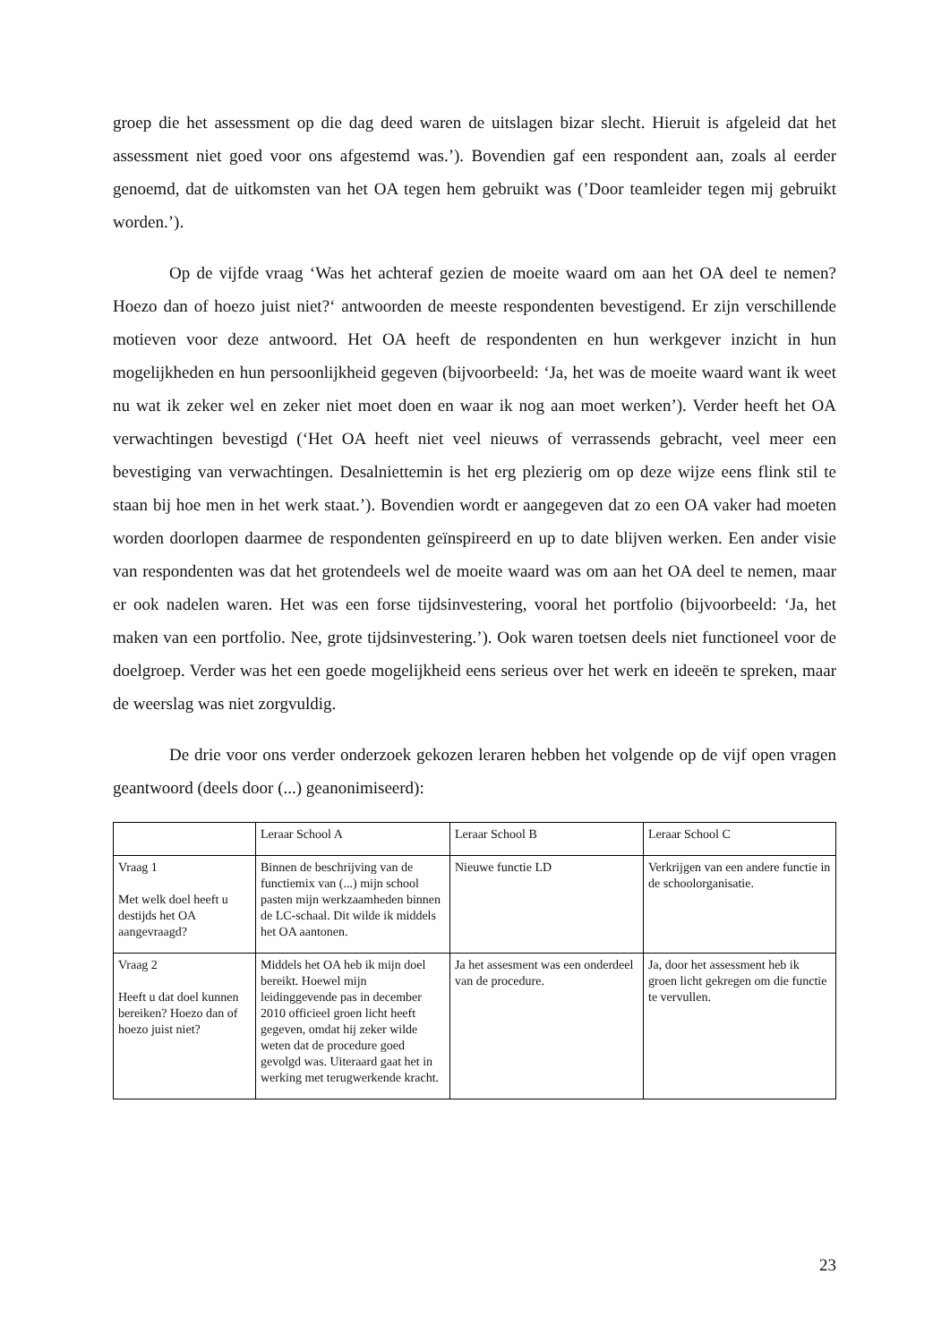groep die het assessment op die dag deed waren de uitslagen bizar slecht. Hieruit is afgeleid dat het assessment niet goed voor ons afgestemd was.’). Bovendien gaf een respondent aan, zoals al eerder genoemd, dat de uitkomsten van het OA tegen hem gebruikt was (’Door teamleider tegen mij gebruikt worden.’).
Op de vijfde vraag ‘Was het achteraf gezien de moeite waard om aan het OA deel te nemen? Hoezo dan of hoezo juist niet?‘ antwoorden de meeste respondenten bevestigend. Er zijn verschillende motieven voor deze antwoord. Het OA heeft de respondenten en hun werkgever inzicht in hun mogelijkheden en hun persoonlijkheid gegeven (bijvoorbeeld: ‘Ja, het was de moeite waard want ik weet nu wat ik zeker wel en zeker niet moet doen en waar ik nog aan moet werken’). Verder heeft het OA verwachtingen bevestigd (‘Het OA heeft niet veel nieuws of verrassends gebracht, veel meer een bevestiging van verwachtingen. Desalniettemin is het erg plezierig om op deze wijze eens flink stil te staan bij hoe men in het werk staat.’). Bovendien wordt er aangegeven dat zo een OA vaker had moeten worden doorlopen daarmee de respondenten geïnspireerd en up to date blijven werken. Een ander visie van respondenten was dat het grotendeels wel de moeite waard was om aan het OA deel te nemen, maar er ook nadelen waren. Het was een forse tijdsinvestering, vooral het portfolio (bijvoorbeeld: ‘Ja, het maken van een portfolio. Nee, grote tijdsinvestering.’). Ook waren toetsen deels niet functioneel voor de doelgroep. Verder was het een goede mogelijkheid eens serieus over het werk en ideeën te spreken, maar de weerslag was niet zorgvuldig.
De drie voor ons verder onderzoek gekozen leraren hebben het volgende op de vijf open vragen geantwoord (deels door (...) geanonimiseerd):
| | Leraar School A | Leraar School B | Leraar School C |
| Vraag 1 Met welk doel heeft u destijds het OA aangevraagd? | Binnen de beschrijving van de functiemix van (...) mijn school pasten mijn werkzaamheden binnen de LC-schaal. Dit wilde ik middels het OA aantonen. | Nieuwe functie LD | Verkrijgen van een andere functie in de schoolorganisatie. |
| Vraag 2 Heeft u dat doel kunnen bereiken? Hoezo dan of hoezo juist niet? | Middels het OA heb ik mijn doel bereikt. Hoewel mijn leidinggevende pas in december 2010 officieel groen licht heeft gegeven, omdat hij zeker wilde weten dat de procedure goed gevolgd was. Uiteraard gaat het in werking met terugwerkende kracht. | Ja het assesment was een onderdeel van de procedure. | Ja, door het assessment heb ik groen licht gekregen om die functie te vervullen. |
23